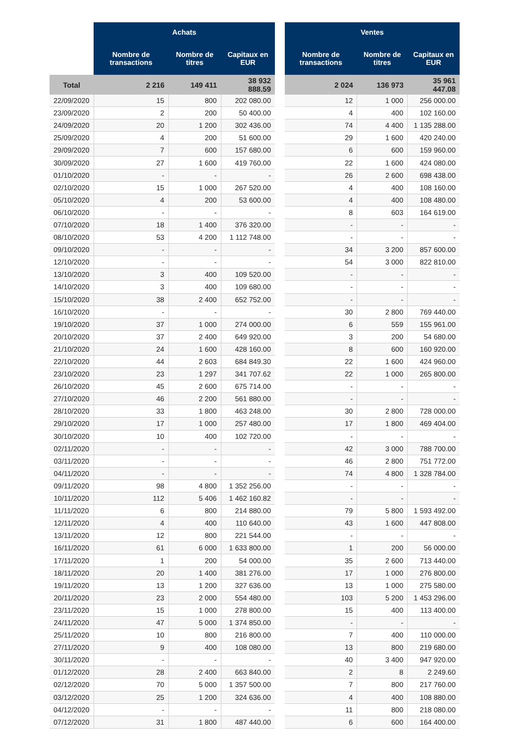| | Achats | | |
| --- | --- | --- | --- |
| | Nombre de transactions | Nombre de titres | Capitaux en EUR |
| Total | 2 216 | 149 411 | 38 932 888.59 |
| 22/09/2020 | 15 | 800 | 202 080.00 |
| 23/09/2020 | 2 | 200 | 50 400.00 |
| 24/09/2020 | 20 | 1 200 | 302 436.00 |
| 25/09/2020 | 4 | 200 | 51 600.00 |
| 29/09/2020 | 7 | 600 | 157 680.00 |
| 30/09/2020 | 27 | 1 600 | 419 760.00 |
| 01/10/2020 | - | - | - |
| 02/10/2020 | 15 | 1 000 | 267 520.00 |
| 05/10/2020 | 4 | 200 | 53 600.00 |
| 06/10/2020 | - | - | - |
| 07/10/2020 | 18 | 1 400 | 376 320.00 |
| 08/10/2020 | 53 | 4 200 | 1 112 748.00 |
| 09/10/2020 | - | - | - |
| 12/10/2020 | - | - | - |
| 13/10/2020 | 3 | 400 | 109 520.00 |
| 14/10/2020 | 3 | 400 | 109 680.00 |
| 15/10/2020 | 38 | 2 400 | 652 752.00 |
| 16/10/2020 | - | - | - |
| 19/10/2020 | 37 | 1 000 | 274 000.00 |
| 20/10/2020 | 37 | 2 400 | 649 920.00 |
| 21/10/2020 | 24 | 1 600 | 428 160.00 |
| 22/10/2020 | 44 | 2 603 | 684 849.30 |
| 23/10/2020 | 23 | 1 297 | 341 707.62 |
| 26/10/2020 | 45 | 2 600 | 675 714.00 |
| 27/10/2020 | 46 | 2 200 | 561 880.00 |
| 28/10/2020 | 33 | 1 800 | 463 248.00 |
| 29/10/2020 | 17 | 1 000 | 257 480.00 |
| 30/10/2020 | 10 | 400 | 102 720.00 |
| 02/11/2020 | - | - | - |
| 03/11/2020 | - | - | - |
| 04/11/2020 | - | - | - |
| 09/11/2020 | 98 | 4 800 | 1 352 256.00 |
| 10/11/2020 | 112 | 5 406 | 1 462 160.82 |
| 11/11/2020 | 6 | 800 | 214 880.00 |
| 12/11/2020 | 4 | 400 | 110 640.00 |
| 13/11/2020 | 12 | 800 | 221 544.00 |
| 16/11/2020 | 61 | 6 000 | 1 633 800.00 |
| 17/11/2020 | 1 | 200 | 54 000.00 |
| 18/11/2020 | 20 | 1 400 | 381 276.00 |
| 19/11/2020 | 13 | 1 200 | 327 636.00 |
| 20/11/2020 | 23 | 2 000 | 554 480.00 |
| 23/11/2020 | 15 | 1 000 | 278 800.00 |
| 24/11/2020 | 47 | 5 000 | 1 374 850.00 |
| 25/11/2020 | 10 | 800 | 216 800.00 |
| 27/11/2020 | 9 | 400 | 108 080.00 |
| 30/11/2020 | - | - | - |
| 01/12/2020 | 28 | 2 400 | 663 840.00 |
| 02/12/2020 | 70 | 5 000 | 1 357 500.00 |
| 03/12/2020 | 25 | 1 200 | 324 636.00 |
| 04/12/2020 | - | - | - |
| 07/12/2020 | 31 | 1 800 | 487 440.00 |
| Ventes | | |
| --- | --- | --- |
| Nombre de transactions | Nombre de titres | Capitaux en EUR |
| 2 024 | 136 973 | 35 961 447.08 |
| 12 | 1 000 | 256 000.00 |
| 4 | 400 | 102 160.00 |
| 74 | 4 400 | 1 135 288.00 |
| 29 | 1 600 | 420 240.00 |
| 6 | 600 | 159 960.00 |
| 22 | 1 600 | 424 080.00 |
| 26 | 2 600 | 698 438.00 |
| 4 | 400 | 108 160.00 |
| 4 | 400 | 108 480.00 |
| 8 | 603 | 164 619.00 |
| - | - | - |
| - | - | - |
| 34 | 3 200 | 857 600.00 |
| 54 | 3 000 | 822 810.00 |
| - | - | - |
| - | - | - |
| - | - | - |
| 30 | 2 800 | 769 440.00 |
| 6 | 559 | 155 961.00 |
| 3 | 200 | 54 680.00 |
| 8 | 600 | 160 920.00 |
| 22 | 1 600 | 424 960.00 |
| 22 | 1 000 | 265 800.00 |
| - | - | - |
| - | - | - |
| 30 | 2 800 | 728 000.00 |
| 17 | 1 800 | 469 404.00 |
| - | - | - |
| 42 | 3 000 | 788 700.00 |
| 46 | 2 800 | 751 772.00 |
| 74 | 4 800 | 1 328 784.00 |
| - | - | - |
| - | - | - |
| 79 | 5 800 | 1 593 492.00 |
| 43 | 1 600 | 447 808.00 |
| - | - | - |
| 1 | 200 | 56 000.00 |
| 35 | 2 600 | 713 440.00 |
| 17 | 1 000 | 276 800.00 |
| 13 | 1 000 | 275 580.00 |
| 103 | 5 200 | 1 453 296.00 |
| 15 | 400 | 113 400.00 |
| - | - | - |
| 7 | 400 | 110 000.00 |
| 13 | 800 | 219 680.00 |
| 40 | 3 400 | 947 920.00 |
| 2 | 8 | 2 249.60 |
| 7 | 800 | 217 760.00 |
| 4 | 400 | 108 880.00 |
| 11 | 800 | 218 080.00 |
| 6 | 600 | 164 400.00 |